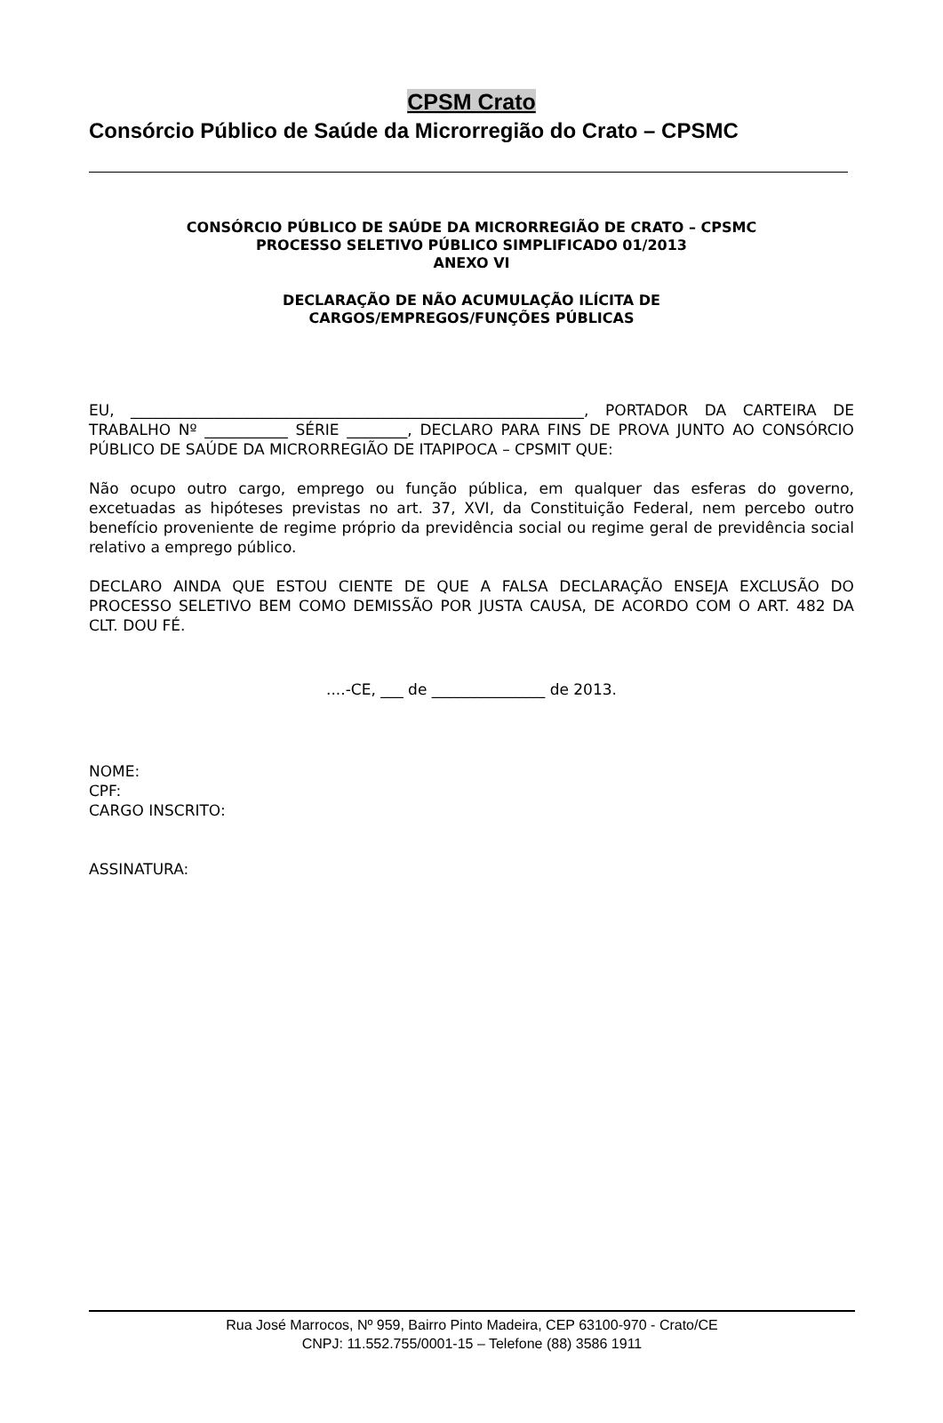CPSM Crato
Consórcio Público de Saúde da Microrregião do Crato – CPSMC
CONSÓRCIO PÚBLICO DE SAÚDE DA MICRORREGIÃO DE CRATO – CPSMC
PROCESSO SELETIVO PÚBLICO SIMPLIFICADO 01/2013
ANEXO VI
DECLARAÇÃO DE NÃO ACUMULAÇÃO ILÍCITA DE
CARGOS/EMPREGOS/FUNÇÕES PÚBLICAS
EU, ____________________________________________________________, PORTADOR DA CARTEIRA DE TRABALHO Nº ___________ SÉRIE ________, DECLARO PARA FINS DE PROVA JUNTO AO CONSÓRCIO PÚBLICO DE SAÚDE DA MICRORREGIÃO DE ITAPIPOCA – CPSMIT QUE:
Não ocupo outro cargo, emprego ou função pública, em qualquer das esferas do governo, excetuadas as hipóteses previstas no art. 37, XVI, da Constituição Federal, nem percebo outro benefício proveniente de regime próprio da previdência social ou regime geral de previdência social relativo a emprego público.
DECLARO AINDA QUE ESTOU CIENTE DE QUE A FALSA DECLARAÇÃO ENSEJA EXCLUSÃO DO PROCESSO SELETIVO BEM COMO DEMISSÃO POR JUSTA CAUSA, DE ACORDO COM O ART. 482 DA CLT. DOU FÉ.
....-CE, ___ de _______________ de 2013.
NOME:
CPF:
CARGO INSCRITO:
ASSINATURA:
Rua José Marrocos, Nº 959, Bairro Pinto Madeira, CEP 63100-970 - Crato/CE
CNPJ: 11.552.755/0001-15 – Telefone (88) 3586 1911